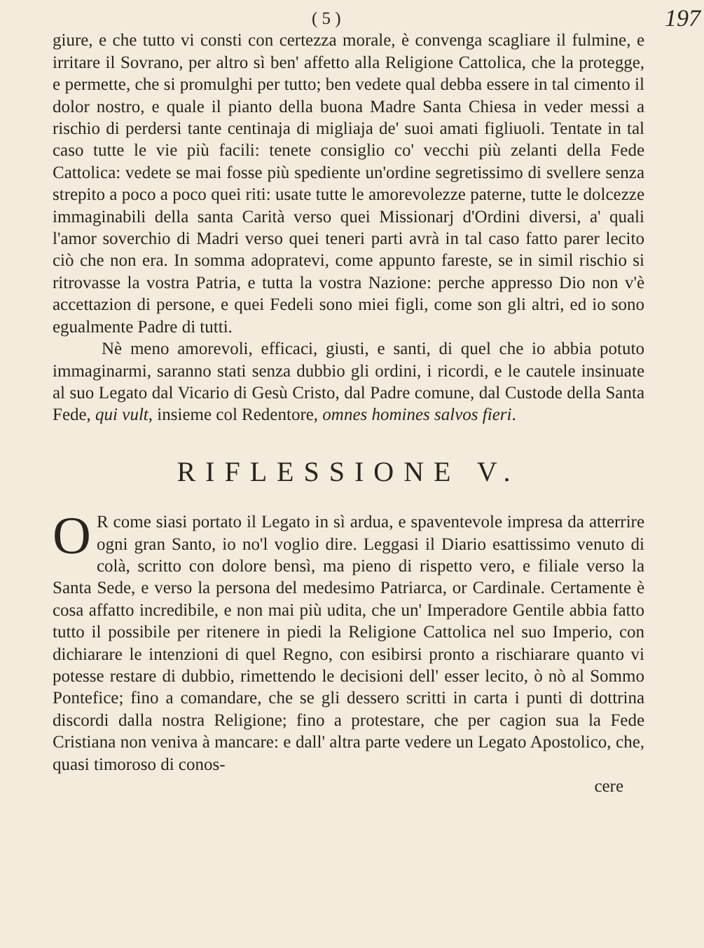( 5 ) 197
giure, e che tutto vi consti con certezza morale, è convenga scagliare il fulmine, e irritare il Sovrano, per altro sì ben' affetto alla Religione Cattolica, che la protegge, e permette, che si promulghi per tutto; ben vedete qual debba essere in tal cimento il dolor nostro, e quale il pianto della buona Madre Santa Chiesa in veder messi a rischio di perdersi tante centinaja di migliaja de' suoi amati figliuoli. Tentate in tal caso tutte le vie più facili: tenete consiglio co' vecchi più zelanti della Fede Cattolica: vedete se mai fosse più spediente un'ordine segretissimo di svellere senza strepito a poco a poco quei riti: usate tutte le amorevolezze paterne, tutte le dolcezze immaginabili della santa Carità verso quei Missionarj d'Ordini diversi, a' quali l'amor soverchio di Madri verso quei teneri parti avrà in tal caso fatto parer lecito ciò che non era. In somma adopratevi, come appunto fareste, se in simil rischio si ritrovasse la vostra Patria, e tutta la vostra Nazione: perche appresso Dio non v'è accettazion di persone, e quei Fedeli sono miei figli, come son gli altri, ed io sono egualmente Padre di tutti.
Nè meno amorevoli, efficaci, giusti, e santi, di quel che io abbia potuto immaginarmi, saranno stati senza dubbio gli ordini, i ricordi, e le cautele insinuate al suo Legato dal Vicario di Gesù Cristo, dal Padre comune, dal Custode della Santa Fede, qui vult, insieme col Redentore, omnes homines salvos fieri.
RIFLESSIONE V.
OR come siasi portato il Legato in sì ardua, e spaventevole impresa da atterrire ogni gran Santo, io no'l voglio dire. Leggasi il Diario esattissimo venuto di colà, scritto con dolore bensì, ma pieno di rispetto vero, e filiale verso la Santa Sede, e verso la persona del medesimo Patriarca, or Cardinale. Certamente è cosa affatto incredibile, e non mai più udita, che un' Imperadore Gentile abbia fatto tutto il possibile per ritenere in piedi la Religione Cattolica nel suo Imperio, con dichiarare le intenzioni di quel Regno, con esibirsi pronto a rischiarare quanto vi potesse restare di dubbio, rimettendo le decisioni dell' esser lecito, ò nò al Sommo Pontefice; fino a comandare, che se gli dessero scritti in carta i punti di dottrina discordi dalla nostra Religione; fino a protestare, che per cagion sua la Fede Cristiana non veniva à mancare: e dall' altra parte vedere un Legato Apostolico, che, quasi timoroso di conos-
cere